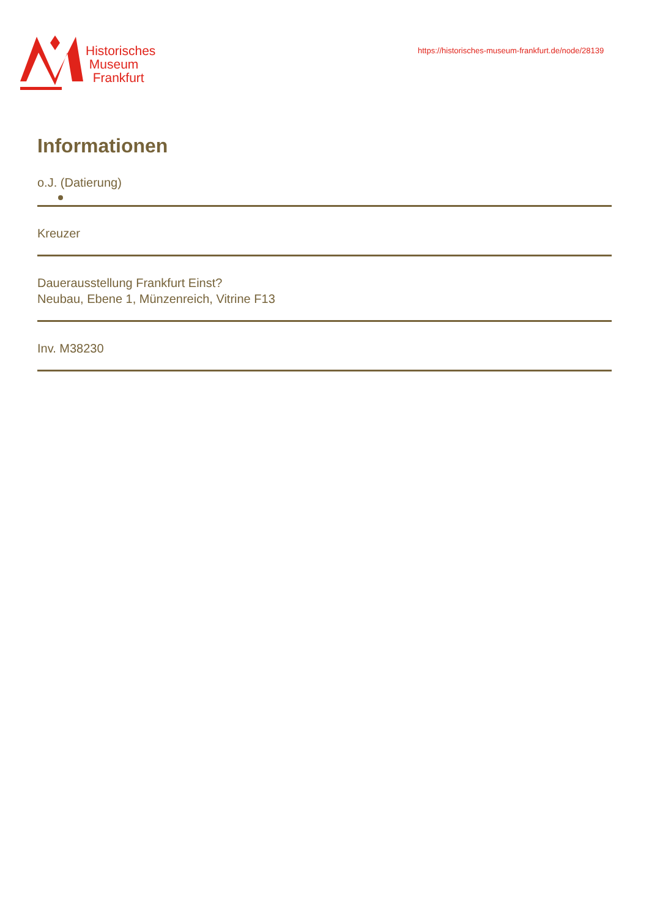Historisches
Museum
Frankfurt
https://historisches-museum-frankfurt.de/node/28139
Informationen
o.J. (Datierung)
Kreuzer
Dauerausstellung Frankfurt Einst?
Neubau, Ebene 1, Münzenreich, Vitrine F13
Inv. M38230